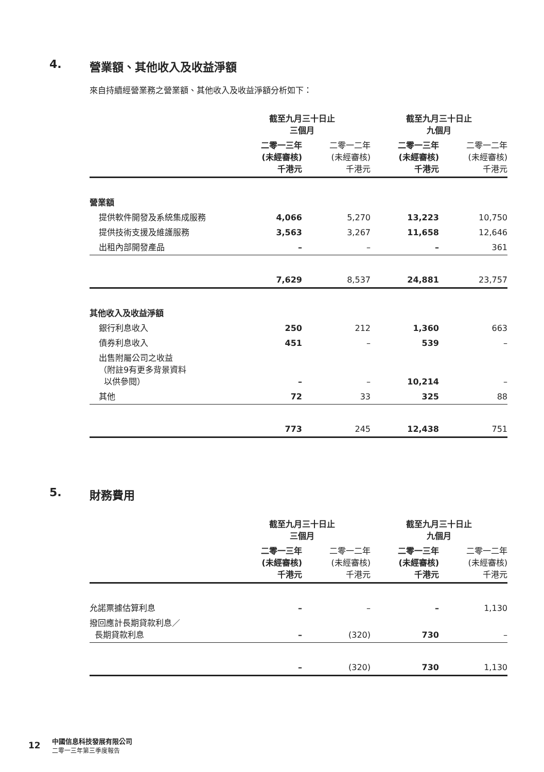4. 營業額、其他收入及收益淨額
來自持續經營業務之營業額、其他收入及收益淨額分析如下：
| | 截至九月三十日止 三個月 | | 截至九月三十日止 九個月 | |
| | 二零一三年 (未經審核) 千港元 | 二零一二年 (未經審核) 千港元 | 二零一三年 (未經審核) 千港元 | 二零一二年 (未經審核) 千港元 |
| 營業額 | | | | |
| 提供軟件開發及系統集成服務 | 4,066 | 5,270 | 13,223 | 10,750 |
| 提供技術支援及維護服務 | 3,563 | 3,267 | 11,658 | 12,646 |
| 出租內部開發產品 | – | – | – | 361 |
| | 7,629 | 8,537 | 24,881 | 23,757 |
| 其他收入及收益淨額 | | | | |
| 銀行利息收入 | 250 | 212 | 1,360 | 663 |
| 債券利息收入 | 451 | – | 539 | – |
| 出售附屬公司之收益 （附註9有更多背景資料 以供參閱） | – | – | 10,214 | – |
| 其他 | 72 | 33 | 325 | 88 |
| | 773 | 245 | 12,438 | 751 |
5. 財務費用
| | 截至九月三十日止 三個月 | | 截至九月三十日止 九個月 | |
| | 二零一三年 (未經審核) 千港元 | 二零一二年 (未經審核) 千港元 | 二零一三年 (未經審核) 千港元 | 二零一二年 (未經審核) 千港元 |
| 允諾票據估算利息 | – | – | – | 1,130 |
| 撥回應計長期貸款利息／ 長期貸款利息 | – | (320) | 730 | – |
| | – | (320) | 730 | 1,130 |
12 中國信息科技發展有限公司
二零一三年第三季度報告